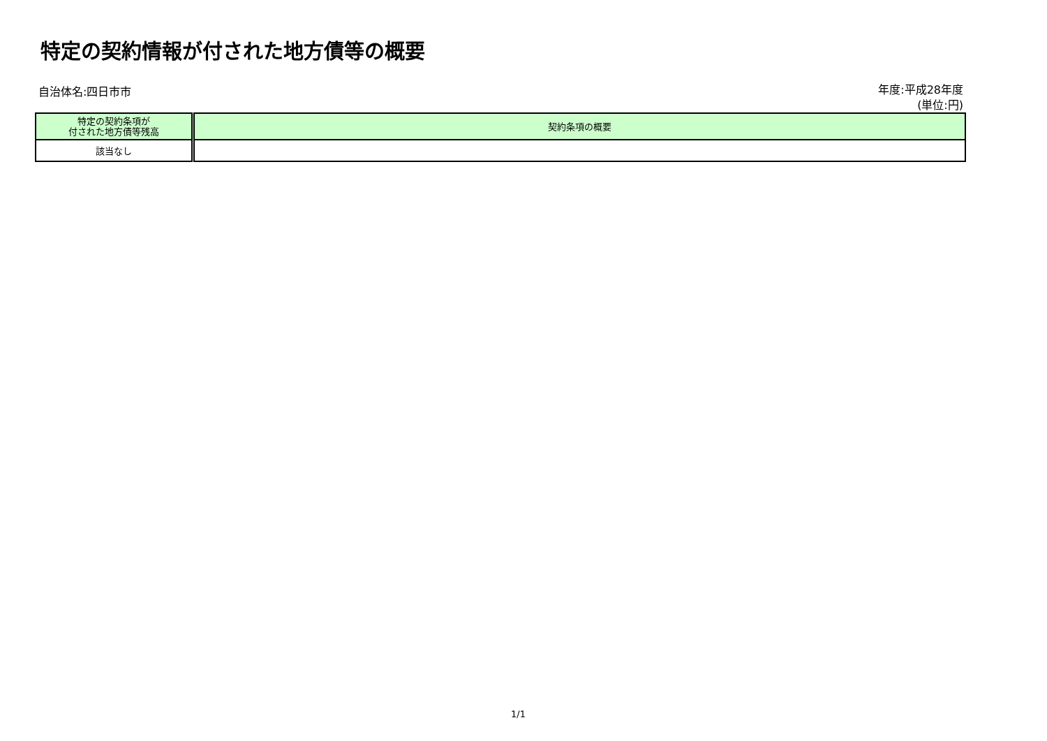特定の契約情報が付された地方債等の概要
自治体名:四日市市 年度:平成28年度
(単位:円)
| 特定の契約条項が 付された地方債等残高 | 契約条項の概要 |
| --- | --- |
| 該当なし | |
1/1